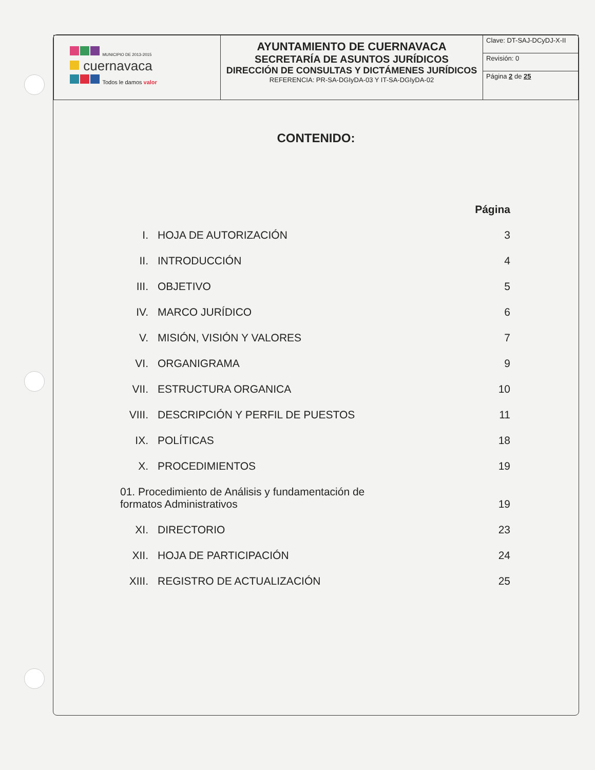| MUNICIPIO DE 2013-2015 cuernavaca Todos le damos valor | AYUNTAMIENTO DE CUERNAVACA SECRETARÍA DE ASUNTOS JURÍDICOS DIRECCIÓN DE CONSULTAS Y DICTÁMENES JURÍDICOS REFERENCIA: PR-SA-DGIyDA-03 Y IT-SA-DGIyDA-02 | / Clave: DT-SAJ-DCyDJ-X-II / / Revisión: 0 / / Página 2 de 25 / |
CONTENIDO:
| | | Página |
| I. | HOJA DE AUTORIZACIÓN | 3 |
| II. | INTRODUCCIÓN | 4 |
| III. | OBJETIVO | 5 |
| IV. | MARCO JURÍDICO | 6 |
| V. | MISIÓN, VISIÓN Y VALORES | 7 |
| VI. | ORGANIGRAMA | 9 |
| VII. | ESTRUCTURA ORGANICA | 10 |
| VIII. | DESCRIPCIÓN Y PERFIL DE PUESTOS | 11 |
| IX. | POLÍTICAS | 18 |
| X. | PROCEDIMIENTOS | 19 |
| 01. Procedimiento de Análisis y fundamentación de formatos Administrativos | | 19 |
| XI. | DIRECTORIO | 23 |
| XII. | HOJA DE PARTICIPACIÓN | 24 |
| XIII. | REGISTRO DE ACTUALIZACIÓN | 25 |